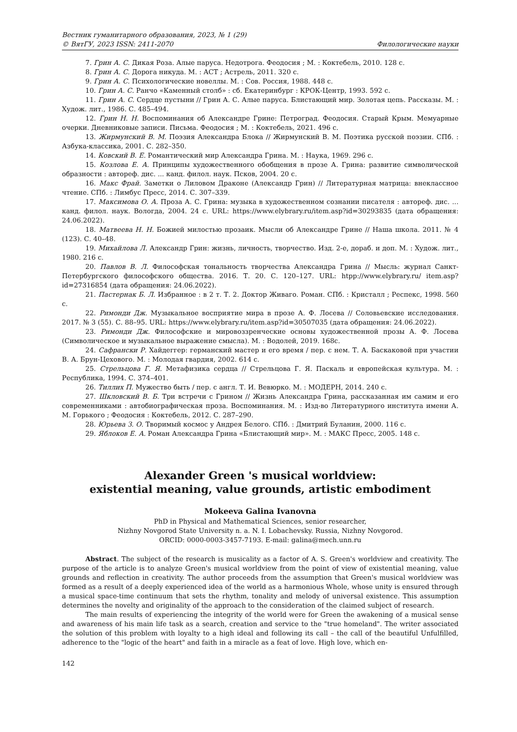Вестник гуманитарного образования, 2023, № 1 (29)
© ВятГУ, 2023 ISSN: 2411-2070 Филологические науки
7. Грин А. С. Дикая Роза. Алые паруса. Недотрога. Феодосия ; М. : Коктебель, 2010. 128 с.
8. Грин А. С. Дорога никуда. М. : АСТ ; Астрель, 2011. 320 с.
9. Грин А. С. Психологические новеллы. М. : Сов. Россия, 1988. 448 с.
10. Грин А. С. Ранчо «Каменный столб» : сб. Екатеринбург : КРОК-Центр, 1993. 592 с.
11. Грин А. С. Сердце пустыни // Грин А. С. Алые паруса. Блистающий мир. Золотая цепь. Рассказы. М. : Худож. лит., 1986. С. 485–494.
12. Грин Н. Н. Воспоминания об Александре Грине: Петроград. Феодосия. Старый Крым. Мемуарные очерки. Дневниковые записи. Письма. Феодосия ; М. : Коктебель, 2021. 496 с.
13. Жирмунский В. М. Поэзия Александра Блока // Жирмунский В. М. Поэтика русской поэзии. СПб. : Азбука-классика, 2001. С. 282–350.
14. Ковский В. Е. Романтический мир Александра Грина. М. : Наука, 1969. 296 с.
15. Козлова Е. А. Принципы художественного обобщения в прозе А. Грина: развитие символической образности : автореф. дис. ... канд. филол. наук. Псков, 2004. 20 с.
16. Макс Фрай. Заметки о Лиловом Драконе (Александр Грин) // Литературная матрица: внеклассное чтение. СПб. : Лимбус Пресс, 2014. С. 307–339.
17. Максимова О. А. Проза А. С. Грина: музыка в художественном сознании писателя : автореф. дис. ... канд. филол. наук. Вологда, 2004. 24 с. URL: https://www.elybrary.ru/item.asp?id=30293835 (дата обращения: 24.06.2022).
18. Матвеева Н. Н. Божией милостью прозаик. Мысли об Александре Грине // Наша школа. 2011. № 4 (123). С. 40–48.
19. Михайлова Л. Александр Грин: жизнь, личность, творчество. Изд. 2-е, дораб. и доп. М. : Худож. лит., 1980. 216 с.
20. Павлов В. Л. Философская тональность творчества Александра Грина // Мысль: журнал Санкт-Петербургского философского общества. 2016. Т. 20. С. 120–127. URL: htpp://www.elybrary.ru/ item.asp?id=27316854 (дата обращения: 24.06.2022).
21. Пастернак Б. Л. Избранное : в 2 т. Т. 2. Доктор Живаго. Роман. СПб. : Кристалл ; Респекс, 1998. 560 с.
22. Римонди Дж. Музыкальное восприятие мира в прозе А. Ф. Лосева // Соловьевские исследования. 2017. № 3 (55). С. 88–95. URL: https://www.elybrary.ru/item.asp?id=30507035 (дата обращения: 24.06.2022).
23. Римонди Дж. Философские и мировоззренческие основы художественной прозы А. Ф. Лосева (Символическое и музыкальное выражение смысла). М. : Водолей, 2019. 168с.
24. Сафрански Р. Хайдеггер: германский мастер и его время / пер. с нем. Т. А. Баскаковой при участии В. А. Брун-Цехового. М. : Молодая гвардия, 2002. 614 с.
25. Стрельцова Г. Я. Метафизика сердца // Стрельцова Г. Я. Паскаль и европейская культура. М. : Республика, 1994. С. 374–401.
26. Тиллих П. Мужество быть / пер. с англ. Т. И. Вевюрко. М. : МОДЕРН, 2014. 240 с.
27. Шкловский В. Б. Три встречи с Грином // Жизнь Александра Грина, рассказанная им самим и его современниками : автобиографическая проза. Воспоминания. М. : Изд-во Литературного института имени А. М. Горького ; Феодосия : Коктебель, 2012. С. 287–290.
28. Юрьева З. О. Творимый космос у Андрея Белого. СПб. : Дмитрий Буланин, 2000. 116 с.
29. Яблоков Е. А. Роман Александра Грина «Блистающий мир». М. : МАКС Пресс, 2005. 148 с.
Alexander Green 's musical worldview:
existential meaning, value grounds, artistic embodiment
Mokeeva Galina Ivanovna
PhD in Physical and Mathematical Sciences, senior researcher,
Nizhny Novgorod State University n. a. N. I. Lobachevsky. Russia, Nizhny Novgorod.
ORCID: 0000-0003-3457-7193. E-mail: galina@mech.unn.ru
Abstract. The subject of the research is musicality as a factor of A. S. Green's worldview and creativity. The purpose of the article is to analyze Green's musical worldview from the point of view of existential meaning, value grounds and reflection in creativity. The author proceeds from the assumption that Green's musical worldview was formed as a result of a deeply experienced idea of the world as a harmonious Whole, whose unity is ensured through a musical space-time continuum that sets the rhythm, tonality and melody of universal existence. This assumption determines the novelty and originality of the approach to the consideration of the claimed subject of research.
The main results of experiencing the integrity of the world were for Green the awakening of a musical sense and awareness of his main life task as a search, creation and service to the "true homeland". The writer associated the solution of this problem with loyalty to a high ideal and following its call – the call of the beautiful Unfulfilled, adherence to the "logic of the heart" and faith in a miracle as a feat of love. High love, which en-
142